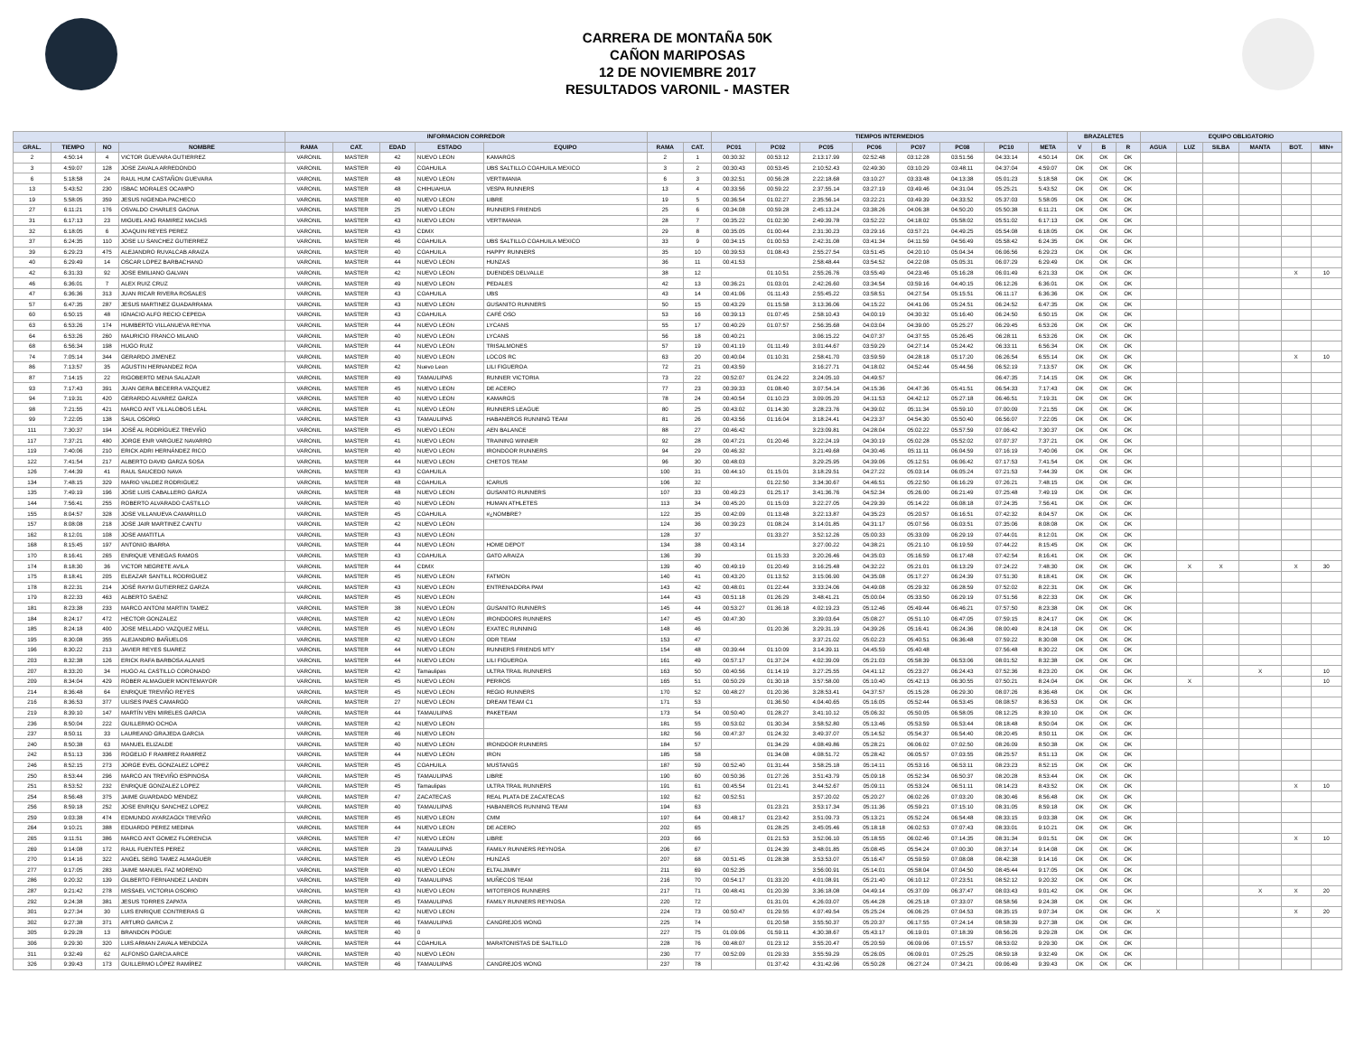CARRERA DE MONTAÑA 50K
CAÑON MARIPOSAS
12 DE NOVIEMBRE 2017
RESULTADOS VARONIL - MASTER
| | | | | INFORMACION CORREDOR | | | | | | | TIEMPOS INTERMEDIOS | | | | | | | | BRAZALETES | | | EQUIPO OBLIGATORIO | | | | | |
| --- | --- | --- | --- | --- | --- | --- | --- | --- | --- | --- | --- | --- | --- | --- | --- | --- | --- | --- | --- | --- | --- | --- | --- | --- | --- | --- | --- |
| GRAL. | TIEMPO | NO | NOMBRE | RAMA | CAT. | EDAD | ESTADO | EQUIPO | RAMA | CAT. | PC01 | PC02 | PC05 | PC06 | PC07 | PC08 | PC10 | META | V | B | R | AGUA | LUZ | SILBA | MANTA | BOT. | MIN+ |
| 2 | 4:50:14 | 4 | VICTOR GUEVARA GUTIERREZ | VARONIL | MASTER | 42 | NUEVO LEON | KAMARGS | 2 | 1 | 00:30:32 | 00:53:12 | 2:13:17.99 | 02:52:48 | 03:12:28 | 03:51:56 | 04:33:14 | 4:50:14 | OK | OK | OK | | | | | | |
| 3 | 4:59:07 | 128 | JOSE ZAVALA ARREDONDO | VARONIL | MASTER | 49 | COAHUILA | UBS SALTILLO COAHUILA MEXICO | 3 | 2 | 00:30:43 | 00:53:45 | 2:10:52.43 | 02:49:30 | 03:10:29 | 03:48:11 | 04:37:04 | 4:59:07 | OK | OK | OK | | | | | | |
| 6 | 5:18:58 | 24 | RAUL HUM CASTAÑON GUEVARA | VARONIL | MASTER | 48 | NUEVO LEON | VERTIMANIA | 6 | 3 | 00:32:51 | 00:56:28 | 2:22:18.68 | 03:10:27 | 03:33:48 | 04:13:38 | 05:01:23 | 5:18:58 | OK | OK | OK | | | | | | |
| 13 | 5:43:52 | 230 | ISBAC MORALES OCAMPO | VARONIL | MASTER | 48 | CHIHUAHUA | VESPA RUNNERS | 13 | 4 | 00:33:56 | 00:59:22 | 2:37:55.14 | 03:27:19 | 03:49:46 | 04:31:04 | 05:25:21 | 5:43:52 | OK | OK | OK | | | | | | |
| 19 | 5:58:05 | 359 | JESUS NIGENDA PACHECO | VARONIL | MASTER | 40 | NUEVO LEON | LIBRE | 19 | 5 | 00:36:54 | 01:02:27 | 2:35:56.14 | 03:22:21 | 03:49:39 | 04:33:52 | 05:37:03 | 5:58:05 | OK | OK | OK | | | | | | |
| 27 | 6:11:21 | 176 | OSVALDO CHARLES GAONA | VARONIL | MASTER | 25 | NUEVO LEON | RUNNERS FRIENDS | 25 | 6 | 00:34:08 | 00:59:28 | 2:45:13.24 | 03:38:26 | 04:06:38 | 04:50:20 | 05:50:38 | 6:11:21 | OK | OK | OK | | | | | | |
| 31 | 6:17:13 | 23 | MIGUEL ANG RAMIREZ MACIAS | VARONIL | MASTER | 43 | NUEVO LEON | VERTIMANIA | 28 | 7 | 00:35:22 | 01:02:30 | 2:49:39.78 | 03:52:22 | 04:18:02 | 05:58:02 | 05:51:02 | 6:17:13 | OK | OK | OK | | | | | | |
| 32 | 6:18:05 | 6 | JOAQUIN REYES PEREZ | VARONIL | MASTER | 43 | CDMX | | 29 | 8 | 00:35:05 | 01:00:44 | 2:31:30.23 | 03:29:16 | 03:57:21 | 04:49:25 | 05:54:08 | 6:18:05 | OK | OK | OK | | | | | | |
| 37 | 6:24:35 | 110 | JOSE LU SANCHEZ GUTIERREZ | VARONIL | MASTER | 46 | COAHUILA | UBS SALTILLO COAHUILA MEXICO | 33 | 9 | 00:34:15 | 01:00:53 | 2:42:31.08 | 03:41:34 | 04:11:59 | 04:56:49 | 05:58:42 | 6:24:35 | OK | OK | OK | | | | | | |
| 39 | 6:29:23 | 475 | ALEJANDRO RUVALCAB ARAIZA | VARONIL | MASTER | 40 | COAHUILA | HAPPY RUNNERS | 35 | 10 | 00:39:53 | 01:08:43 | 2:55:27.54 | 03:51:45 | 04:20:10 | 05:04:34 | 06:06:56 | 6:29:23 | OK | OK | OK | | | | | | |
| 40 | 6:29:49 | 14 | OSCAR LOPEZ BARBACHANO | VARONIL | MASTER | 44 | NUEVO LEON | HUNZAS | 36 | 11 | 00:41:53 | | 2:58:48.44 | 03:54:52 | 04:22:08 | 05:05:31 | 06:07:29 | 6:29:49 | OK | OK | OK | | | | | | |
| 42 | 6:31:33 | 92 | JOSE EMILIANO GALVAN | VARONIL | MASTER | 42 | NUEVO LEON | DUENDES DELVALLE | 38 | 12 | | 01:10:51 | 2:55:26.76 | 03:55:49 | 04:23:46 | 05:16:28 | 06:01:49 | 6:21:33 | OK | OK | OK | | | | | X | 10 |
| 46 | 6:36:01 | 7 | ALEX RUIZ CRUZ | VARONIL | MASTER | 49 | NUEVO LEON | PEDALES | 42 | 13 | 00:36:21 | 01:03:01 | 2:42:26.60 | 03:34:54 | 03:59:16 | 04:40:15 | 06:12:26 | 6:36:01 | OK | OK | OK | | | | | | |
| 47 | 6:36:36 | 313 | JUAN RICAR RIVERA ROSALES | VARONIL | MASTER | 43 | COAHUILA | UBS | 43 | 14 | 00:41:06 | 01:11:43 | 2:55:45.22 | 03:58:51 | 04:27:54 | 05:15:51 | 06:11:17 | 6:36:36 | OK | OK | OK | | | | | | |
| 57 | 6:47:35 | 287 | JESUS MARTINEZ GUADARRAMA | VARONIL | MASTER | 43 | NUEVO LEON | GUSANITO RUNNERS | 50 | 15 | 00:43:29 | 01:15:58 | 3:13:36.06 | 04:15:22 | 04:41:06 | 05:24:51 | 06:24:52 | 6:47:35 | OK | OK | OK | | | | | | |
| 60 | 6:50:15 | 48 | IGNACIO ALFO RECIO CEPEDA | VARONIL | MASTER | 43 | COAHUILA | CAFÉ OSO | 53 | 16 | 00:39:13 | 01:07:45 | 2:58:10.43 | 04:00:19 | 04:30:32 | 05:16:40 | 06:24:50 | 6:50:15 | OK | OK | OK | | | | | | |
| 63 | 6:53:26 | 174 | HUMBERTO VILLANUEVA REYNA | VARONIL | MASTER | 44 | NUEVO LEON | LYCANS | 55 | 17 | 00:40:29 | 01:07:57 | 2:56:35.68 | 04:03:04 | 04:39:00 | 05:25:27 | 06:29:45 | 6:53:26 | OK | OK | OK | | | | | | |
| 64 | 6:53:26 | 260 | MAURICIO FRANCO MILANO | VARONIL | MASTER | 40 | NUEVO LEON | LYCANS | 56 | 18 | 00:40:21 | | 3:06:15.22 | 04:07:37 | 04:37:55 | 05:26:45 | 06:28:11 | 6:53:26 | OK | OK | OK | | | | | | |
| 68 | 6:56:34 | 198 | HUGO RUIZ | VARONIL | MASTER | 44 | NUEVO LEON | TRISALMONES | 57 | 19 | 00:41:19 | 01:11:49 | 3:01:44.67 | 03:59:29 | 04:27:14 | 05:24:42 | 06:33:11 | 6:56:34 | OK | OK | OK | | | | | | |
| 74 | 7:05:14 | 344 | GERARDO JIMENEZ | VARONIL | MASTER | 40 | NUEVO LEON | LOCOS RC | 63 | 20 | 00:40:04 | 01:10:31 | 2:58:41.70 | 03:59:59 | 04:28:18 | 05:17:20 | 06:26:54 | 6:55:14 | OK | OK | OK | | | | | X | 10 |
| 86 | 7:13:57 | 35 | AGUSTIN HERNANDEZ ROA | VARONIL | MASTER | 42 | Nuevo Leon | LILI FIGUEROA | 72 | 21 | 00:43:59 | | 3:16:27.71 | 04:18:02 | 04:52:44 | 05:44:56 | 06:52:19 | 7:13:57 | OK | OK | OK | | | | | | |
| 87 | 7:14:15 | 22 | RIGOBERTO MENA SALAZAR | VARONIL | MASTER | 49 | TAMAULIPAS | RUNNER VICTORIA | 73 | 22 | 00:52:07 | 01:24:22 | 3:24:05.10 | 04:49:57 | | | 06:47:35 | 7:14:15 | OK | OK | OK | | | | | | |
| 93 | 7:17:43 | 391 | JUAN GERA BECERRA VAZQUEZ | VARONIL | MASTER | 45 | NUEVO LEON | DE ACERO | 77 | 23 | 00:39:33 | 01:08:40 | 3:07:54.14 | 04:15:36 | 04:47:36 | 05:41:51 | 06:54:33 | 7:17:43 | OK | OK | OK | | | | | | |
| 94 | 7:19:31 | 420 | GERARDO ALVAREZ GARZA | VARONIL | MASTER | 40 | NUEVO LEON | KAMARGS | 78 | 24 | 00:40:54 | 01:10:23 | 3:09:05.20 | 04:11:53 | 04:42:12 | 05:27:18 | 06:46:51 | 7:19:31 | OK | OK | OK | | | | | | |
| 98 | 7:21:55 | 421 | MARCO ANT VILLALOBOS LEAL | VARONIL | MASTER | 41 | NUEVO LEON | RUNNERS LEAGUE | 80 | 25 | 00:43:02 | 01:14:30 | 3:28:23.76 | 04:39:02 | 05:11:34 | 05:59:10 | 07:00:09 | 7:21:55 | OK | OK | OK | | | | | | |
| 99 | 7:22:05 | 138 | SAUL OSORIO | VARONIL | MASTER | 43 | TAMAULIPAS | HABANEROS RUNNING TEAM | 81 | 26 | 00:43:56 | 01:16:04 | 3:18:24.41 | 04:23:37 | 04:54:30 | 05:50:40 | 06:56:07 | 7:22:05 | OK | OK | OK | | | | | | |
| 111 | 7:30:37 | 194 | JOSÉ AL RODRÍGUEZ TREVIÑO | VARONIL | MASTER | 45 | NUEVO LEON | AEN BALANCE | 88 | 27 | 00:46:42 | | 3:23:09.81 | 04:28:04 | 05:02:22 | 05:57:59 | 07:06:42 | 7:30:37 | OK | OK | OK | | | | | | |
| 117 | 7:37:21 | 480 | JORGE ENR VARGUEZ NAVARRO | VARONIL | MASTER | 41 | NUEVO LEON | TRAINING WINNER | 92 | 28 | 00:47:21 | 01:20:46 | 3:22:24.19 | 04:30:19 | 05:02:28 | 05:52:02 | 07:07:37 | 7:37:21 | OK | OK | OK | | | | | | |
| 119 | 7:40:06 | 210 | ERICK ADRI HERNÁNDEZ RICO | VARONIL | MASTER | 40 | NUEVO LEON | IRONDOOR RUNNERS | 94 | 29 | 00:46:32 | | 3:21:49.68 | 04:30:46 | 05:11:11 | 06:04:59 | 07:16:19 | 7:40:06 | OK | OK | OK | | | | | | |
| 122 | 7:41:54 | 217 | ALBERTO DAVID GARZA SOSA | VARONIL | MASTER | 44 | NUEVO LEON | CHETOS TEAM | 96 | 30 | 00:48:03 | | 3:29:25.95 | 04:39:06 | 05:12:51 | 06:06:42 | 07:17:53 | 7:41:54 | OK | OK | OK | | | | | | |
| 126 | 7:44:39 | 41 | RAUL SAUCEDO NAVA | VARONIL | MASTER | 43 | COAHUILA | | 100 | 31 | 00:44:10 | 01:15:01 | 3:18:29.51 | 04:27:22 | 05:03:14 | 06:05:24 | 07:21:53 | 7:44:39 | OK | OK | OK | | | | | | |
| 134 | 7:48:15 | 329 | MARIO VALDEZ RODRIGUEZ | VARONIL | MASTER | 48 | COAHUILA | ICARUS | 106 | 32 | | 01:22:50 | 3:34:30.67 | 04:46:51 | 05:22:50 | 06:16:29 | 07:26:21 | 7:48:15 | OK | OK | OK | | | | | | |
| 135 | 7:49:19 | 196 | JOSE LUIS CABALLERO GARZA | VARONIL | MASTER | 48 | NUEVO LEON | GUSANITO RUNNERS | 107 | 33 | 00:49:23 | 01:25:17 | 3:41:36.76 | 04:52:34 | 05:26:00 | 06:21:49 | 07:25:48 | 7:49:19 | OK | OK | OK | | | | | | |
| 144 | 7:56:41 | 255 | ROBERTO ALVARADO CASTILLO | VARONIL | MASTER | 40 | NUEVO LEON | HUMAN ATHLETES | 113 | 34 | 00:45:20 | 01:15:03 | 3:22:27.05 | 04:29:39 | 05:14:22 | 06:08:18 | 07:24:35 | 7:56:41 | OK | OK | OK | | | | | | |
| 155 | 8:04:57 | 328 | JOSE VILLANUEVA CAMARILLO | VARONIL | MASTER | 45 | COAHUILA | #¿NOMBRE? | 122 | 35 | 00:42:09 | 01:13:48 | 3:22:13.87 | 04:35:23 | 05:20:57 | 06:16:51 | 07:42:32 | 8:04:57 | OK | OK | OK | | | | | | |
| 157 | 8:08:08 | 218 | JOSE JAIR MARTINEZ CANTU | VARONIL | MASTER | 42 | NUEVO LEON | | 124 | 36 | 00:39:23 | 01:08:24 | 3:14:01.85 | 04:31:17 | 05:07:56 | 06:03:51 | 07:35:06 | 8:08:08 | OK | OK | OK | | | | | | |
| 162 | 8:12:01 | 108 | JOSE AMATITLA | VARONIL | MASTER | 43 | NUEVO LEON | | 128 | 37 | | 01:33:27 | 3:52:12.26 | 05:00:33 | 05:33:09 | 06:29:19 | 07:44:01 | 8:12:01 | OK | OK | OK | | | | | | |
| 168 | 8:15:45 | 197 | ANTONIO IBARRA | VARONIL | MASTER | 44 | NUEVO LEON | HOME DEPOT | 134 | 38 | 00:43:14 | | 3:27:00.22 | 04:38:21 | 05:21:10 | 06:19:59 | 07:44:22 | 8:15:45 | OK | OK | OK | | | | | | |
| 170 | 8:16:41 | 265 | ENRIQUE VENEGAS RAMOS | VARONIL | MASTER | 43 | COAHUILA | GATO ARAIZA | 136 | 39 | | 01:15:33 | 3:20:26.46 | 04:35:03 | 05:16:59 | 06:17:48 | 07:42:54 | 8:16:41 | OK | OK | OK | | | | | | |
| 174 | 8:18:30 | 36 | VICTOR NEGRETE AVILA | VARONIL | MASTER | 44 | CDMX | | 139 | 40 | 00:49:19 | 01:20:49 | 3:16:25.48 | 04:32:22 | 05:21:01 | 06:13:29 | 07:24:22 | 7:48:30 | OK | OK | OK | | X | X | | X | 30 |
| 175 | 8:18:41 | 205 | ELEAZAR SANTILL RODRIGUEZ | VARONIL | MASTER | 45 | NUEVO LEON | FATMON | 140 | 41 | 00:43:20 | 01:13:52 | 3:15:06.90 | 04:35:08 | 05:17:27 | 06:24:39 | 07:51:30 | 8:18:41 | OK | OK | OK | | | | | | |
| 178 | 8:22:31 | 214 | JOSÉ RAYM GUTIERREZ GARZA | VARONIL | MASTER | 43 | NUEVO LEON | ENTRENADORA PAM | 143 | 42 | 00:48:01 | 01:22:44 | 3:33:24.06 | 04:49:08 | 05:29:32 | 06:28:59 | 07:52:02 | 8:22:31 | OK | OK | OK | | | | | | |
| 179 | 8:22:33 | 463 | ALBERTO SAENZ | VARONIL | MASTER | 45 | NUEVO LEON | | 144 | 43 | 00:51:18 | 01:26:29 | 3:48:41.21 | 05:00:04 | 05:33:50 | 06:29:19 | 07:51:56 | 8:22:33 | OK | OK | OK | | | | | | |
| 181 | 8:23:38 | 233 | MARCO ANTONI MARTIN TAMEZ | VARONIL | MASTER | 38 | NUEVO LEON | GUSANITO RUNNERS | 145 | 44 | 00:53:27 | 01:36:18 | 4:02:19.23 | 05:12:46 | 05:49:44 | 06:46:21 | 07:57:50 | 8:23:38 | OK | OK | OK | | | | | | |
| 184 | 8:24:17 | 472 | HECTOR GONZALEZ | VARONIL | MASTER | 42 | NUEVO LEON | IRONDOORS RUNNERS | 147 | 45 | 00:47:30 | | 3:39:03.64 | 05:08:27 | 05:51:10 | 06:47:05 | 07:59:15 | 8:24:17 | OK | OK | OK | | | | | | |
| 185 | 8:24:18 | 400 | JOSE MELLADO VAZQUEZ MELL | VARONIL | MASTER | 45 | NUEVO LEON | EXATEC RUNNING | 148 | 46 | | 01:20:36 | 3:29:31.19 | 04:39:26 | 05:16:41 | 06:24:36 | 08:00:49 | 8:24:18 | OK | OK | OK | | | | | | |
| 195 | 8:30:08 | 355 | ALEJANDRO BAÑUELOS | VARONIL | MASTER | 42 | NUEVO LEON | ODR TEAM | 153 | 47 | | | 3:37:21.02 | 05:02:23 | 05:40:51 | 06:36:48 | 07:59:22 | 8:30:08 | OK | OK | OK | | | | | | |
| 196 | 8:30:22 | 213 | JAVIER REYES SUAREZ | VARONIL | MASTER | 44 | NUEVO LEON | RUNNERS FRIENDS MTY | 154 | 48 | 00:39:44 | 01:10:09 | 3:14:39.11 | 04:45:59 | 05:40:48 | | 07:56:48 | 8:30:22 | OK | OK | OK | | | | | | |
| 203 | 8:32:38 | 126 | ERICK RAFA BARBOSA ALANIS | VARONIL | MASTER | 44 | NUEVO LEON | LILI FIGUEROA | 161 | 49 | 00:57:17 | 01:37:24 | 4:02:39.09 | 05:21:03 | 05:58:39 | 06:53:06 | 08:01:52 | 8:32:38 | OK | OK | OK | | | | | | |
| 207 | 8:33:20 | 34 | HUGO AL CASTILLO CORONADO | VARONIL | MASTER | 42 | Tamaulipas | ULTRA TRAIL RUNNERS | 163 | 50 | 00:40:56 | 01:14:19 | 3:27:25.55 | 04:41:12 | 05:23:27 | 06:24:43 | 07:52:36 | 8:23:20 | OK | OK | OK | | | | X | | 10 |
| 209 | 8:34:04 | 429 | ROBER ALMAGUER MONTEMAYOR | VARONIL | MASTER | 45 | NUEVO LEON | PERROS | 165 | 51 | 00:50:29 | 01:30:18 | 3:57:58.00 | 05:10:40 | 05:42:13 | 06:30:55 | 07:50:21 | 8:24:04 | OK | OK | OK | | X | | | | 10 |
| 214 | 8:36:48 | 64 | ENRIQUE TREVIÑO REYES | VARONIL | MASTER | 45 | NUEVO LEON | REGIO RUNNERS | 170 | 52 | 00:48:27 | 01:20:36 | 3:28:53.41 | 04:37:57 | 05:15:28 | 06:29:30 | 08:07:26 | 8:36:48 | OK | OK | OK | | | | | | |
| 216 | 8:36:53 | 377 | ULISES PAES CAMARGO | VARONIL | MASTER | 27 | NUEVO LEON | DREAM TEAM C1 | 171 | 53 | | 01:36:50 | 4:04:40.65 | 05:16:05 | 05:52:44 | 06:53:45 | 08:08:57 | 8:36:53 | OK | OK | OK | | | | | | |
| 219 | 8:39:10 | 147 | MARTÍN VEN MIRELES GARCIA | VARONIL | MASTER | 44 | TAMAULIPAS | PAKETEAM | 173 | 54 | 00:50:40 | 01:28:27 | 3:41:10.12 | 05:06:32 | 05:50:05 | 06:58:05 | 08:12:25 | 8:39:10 | OK | OK | OK | | | | | | |
| 236 | 8:50:04 | 222 | GUILLERMO OCHOA | VARONIL | MASTER | 42 | NUEVO LEON | | 181 | 55 | 00:53:02 | 01:30:34 | 3:58:52.80 | 05:13:46 | 05:53:59 | 06:53:44 | 08:18:48 | 8:50:04 | OK | OK | OK | | | | | | |
| 237 | 8:50:11 | 33 | LAUREANO GRAJEDA GARCIA | VARONIL | MASTER | 46 | NUEVO LEON | | 182 | 56 | 00:47:37 | 01:24:32 | 3:49:37.07 | 05:14:52 | 05:54:37 | 06:54:40 | 08:20:45 | 8:50:11 | OK | OK | OK | | | | | | |
| 240 | 8:50:38 | 63 | MANUEL ELIZALDE | VARONIL | MASTER | 40 | NUEVO LEON | IRONDOOR RUNNERS | 184 | 57 | | 01:34:29 | 4:08:49.86 | 05:28:21 | 06:06:02 | 07:02:50 | 08:26:09 | 8:50:38 | OK | OK | OK | | | | | | |
| 242 | 8:51:13 | 336 | ROGELIO F RAMIREZ RAMIREZ | VARONIL | MASTER | 44 | NUEVO LEON | IRON | 185 | 58 | | 01:34:08 | 4:08:51.72 | 05:28:42 | 06:05:57 | 07:03:55 | 08:25:57 | 8:51:13 | OK | OK | OK | | | | | | |
| 246 | 8:52:15 | 273 | JORGE EVEL GONZALEZ LOPEZ | VARONIL | MASTER | 45 | COAHUILA | MUSTANGS | 187 | 59 | 00:52:40 | 01:31:44 | 3:58:25.18 | 05:14:11 | 05:53:16 | 06:53:11 | 08:23:23 | 8:52:15 | OK | OK | OK | | | | | | |
| 250 | 8:53:44 | 296 | MARCO AN TREVIÑO ESPINOSA | VARONIL | MASTER | 45 | TAMAULIPAS | LIBRE | 190 | 60 | 00:50:36 | 01:27:26 | 3:51:43.79 | 05:09:18 | 05:52:34 | 06:50:37 | 08:20:28 | 8:53:44 | OK | OK | OK | | | | | | |
| 251 | 8:53:52 | 232 | ENRIQUE GONZALEZ LOPEZ | VARONIL | MASTER | 45 | Tamaulipas | ULTRA TRAIL RUNNERS | 191 | 61 | 00:45:54 | 01:21:41 | 3:44:52.67 | 05:09:11 | 05:53:24 | 06:51:11 | 08:14:23 | 8:43:52 | OK | OK | OK | | | | | X | 10 |
| 254 | 8:56:48 | 375 | JAIME GUARDADO MENDEZ | VARONIL | MASTER | 47 | ZACATECAS | REAL PLATA DE ZACATECAS | 192 | 62 | 00:52:51 | | 3:57:20.02 | 05:20:27 | 06:02:26 | 07:03:20 | 08:30:46 | 8:56:48 | OK | OK | OK | | | | | | |
| 256 | 8:59:18 | 252 | JOSE ENRIQU SANCHEZ LOPEZ | VARONIL | MASTER | 40 | TAMAULIPAS | HABANEROS RUNNING TEAM | 194 | 63 | | 01:23:21 | 3:53:17.34 | 05:11:36 | 05:59:21 | 07:15:10 | 08:31:05 | 8:59:18 | OK | OK | OK | | | | | | |
| 259 | 9:03:38 | 474 | EDMUNDO AYARZAGOI TREVIÑO | VARONIL | MASTER | 45 | NUEVO LEON | CMM | 197 | 64 | 00:48:17 | 01:23:42 | 3:51:09.73 | 05:13:21 | 05:52:24 | 06:54:48 | 08:33:15 | 9:03:38 | OK | OK | OK | | | | | | |
| 264 | 9:10:21 | 388 | EDUARDO PEREZ MEDINA | VARONIL | MASTER | 44 | NUEVO LEON | DE ACERO | 202 | 65 | | 01:28:25 | 3:45:05.46 | 05:18:18 | 06:02:53 | 07:07:43 | 08:33:01 | 9:10:21 | OK | OK | OK | | | | | | |
| 265 | 9:11:51 | 386 | MARCO ANT GOMEZ FLORENCIA | VARONIL | MASTER | 47 | NUEVO LEON | LIBRE | 203 | 66 | | 01:21:53 | 3:52:06.10 | 05:18:55 | 06:02:46 | 07:14:35 | 08:31:34 | 9:01:51 | OK | OK | OK | | | | | X | 10 |
| 269 | 9:14:08 | 172 | RAUL FUENTES PEREZ | VARONIL | MASTER | 29 | TAMAULIPAS | FAMILY RUNNERS REYNOSA | 206 | 67 | | 01:24:39 | 3:48:01.85 | 05:08:45 | 05:54:24 | 07:00:30 | 08:37:14 | 9:14:08 | OK | OK | OK | | | | | | |
| 270 | 9:14:16 | 322 | ANGEL SERG TAMEZ ALMAGUER | VARONIL | MASTER | 45 | NUEVO LEON | HUNZAS | 207 | 68 | 00:51:45 | 01:28:38 | 3:53:53.07 | 05:16:47 | 05:59:59 | 07:08:08 | 08:42:38 | 9:14:16 | OK | OK | OK | | | | | | |
| 277 | 9:17:05 | 283 | JAIME MANUEL FAZ MORENO | VARONIL | MASTER | 40 | NUEVO LEON | ELTALJIMMY | 211 | 69 | 00:52:35 | | 3:56:00.91 | 05:14:01 | 05:58:04 | 07:04:50 | 08:45:44 | 9:17:05 | OK | OK | OK | | | | | | |
| 286 | 9:20:32 | 139 | GILBERTO FERNANDEZ LANDIN | VARONIL | MASTER | 49 | TAMAULIPAS | MUÑECOS TEAM | 216 | 70 | 00:54:17 | 01:33:20 | 4:01:08.91 | 05:21:40 | 06:10:12 | 07:23:51 | 08:52:12 | 9:20:32 | OK | OK | OK | | | | | | |
| 287 | 9:21:42 | 278 | MISSAEL VICTORIA OSORIO | VARONIL | MASTER | 43 | NUEVO LEON | MITOTEROS RUNNERS | 217 | 71 | 00:48:41 | 01:20:39 | 3:36:18.08 | 04:49:14 | 05:37:09 | 06:37:47 | 08:03:43 | 9:01:42 | OK | OK | OK | | | | X | X | 20 |
| 292 | 9:24:38 | 381 | JESUS TORRES ZAPATA | VARONIL | MASTER | 45 | TAMAULIPAS | FAMILY RUNNERS REYNOSA | 220 | 72 | | 01:31:01 | 4:26:03.07 | 05:44:28 | 06:25:18 | 07:33:07 | 08:58:56 | 9:24:38 | OK | OK | OK | | | | | | |
| 301 | 9:27:34 | 30 | LUIS ENRIQUE CONTRERAS G | VARONIL | MASTER | 42 | NUEVO LEON | | 224 | 73 | 00:50:47 | 01:29:55 | 4:07:49.54 | 05:25:24 | 06:06:25 | 07:04:53 | 08:35:15 | 9:07:34 | OK | OK | OK | X | | | | X | 20 |
| 302 | 9:27:38 | 371 | ARTURO GARCIA Z | VARONIL | MASTER | 46 | TAMAULIPAS | CANGREJOS WONG | 225 | 74 | | 01:20:58 | 3:55:50.37 | 05:20:37 | 06:17:55 | 07:24:14 | 08:58:39 | 9:27:38 | OK | OK | OK | | | | | | |
| 305 | 9:29:28 | 13 | BRANDON POGUE | VARONIL | MASTER | 40 | 0 | | 227 | 75 | 01:09:06 | 01:59:11 | 4:30:38.67 | 05:43:17 | 06:19:01 | 07:18:39 | 08:56:26 | 9:29:28 | OK | OK | OK | | | | | | |
| 306 | 9:29:30 | 320 | LUIS ARMAN ZAVALA MENDOZA | VARONIL | MASTER | 44 | COAHUILA | MARATONISTAS DE SALTILLO | 228 | 76 | 00:48:07 | 01:23:12 | 3:55:20.47 | 05:20:59 | 06:09:06 | 07:15:57 | 08:53:02 | 9:29:30 | OK | OK | OK | | | | | | |
| 311 | 9:32:49 | 62 | ALFONSO GARCIA ARCE | VARONIL | MASTER | 40 | NUEVO LEON | | 230 | 77 | 00:52:09 | 01:29:33 | 3:55:59.29 | 05:26:05 | 06:09:01 | 07:25:25 | 08:59:18 | 9:32:49 | OK | OK | OK | | | | | | |
| 326 | 9:39:43 | 173 | GUILLERMO LÓPEZ RAMÍREZ | VARONIL | MASTER | 46 | TAMAULIPAS | CANGREJOS WONG | 237 | 78 | | 01:37:42 | 4:31:42.96 | 05:50:28 | 06:27:24 | 07:34:21 | 09:06:49 | 9:39:43 | OK | OK | OK | | | | | | |